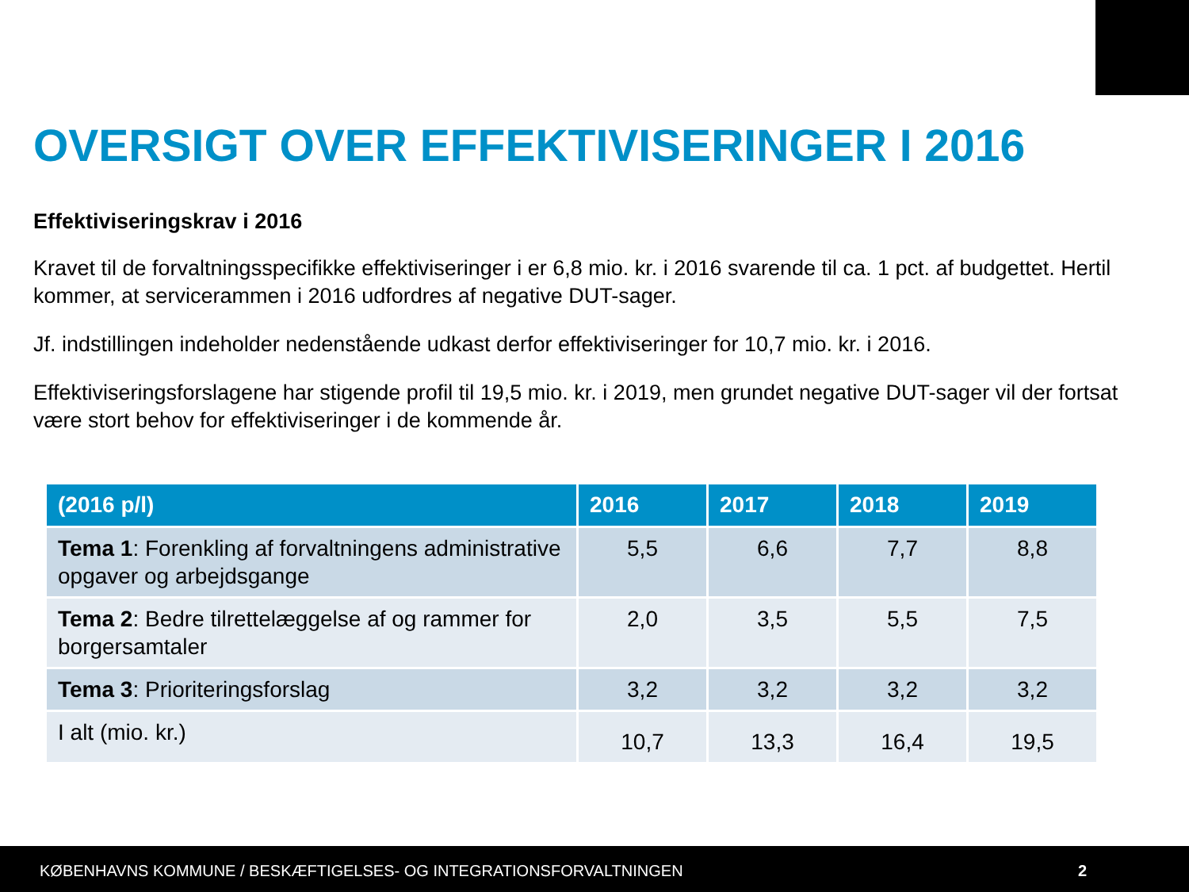OVERSIGT OVER EFFEKTIVISERINGER I 2016
Effektiviseringskrav i 2016
Kravet til de forvaltningsspecifikke effektiviseringer i er 6,8 mio. kr. i 2016 svarende til ca. 1 pct. af budgettet. Hertil kommer, at servicerammen i 2016 udfordres af negative DUT-sager.
Jf. indstillingen indeholder nedenstående udkast derfor effektiviseringer for 10,7 mio. kr. i 2016.
Effektiviseringsforslagene har stigende profil til 19,5 mio. kr. i 2019, men grundet negative DUT-sager vil der fortsat være stort behov for effektiviseringer i de kommende år.
| (2016 p/l) | 2016 | 2017 | 2018 | 2019 |
| --- | --- | --- | --- | --- |
| Tema 1 : Forenkling af forvaltningens administrative opgaver og arbejdsgange | 5,5 | 6,6 | 7,7 | 8,8 |
| Tema 2 : Bedre tilrettelæggelse af og rammer for borgersamtaler | 2,0 | 3,5 | 5,5 | 7,5 |
| Tema 3 : Prioriteringsforslag | 3,2 | 3,2 | 3,2 | 3,2 |
| I alt (mio. kr.) | 10,7 | 13,3 | 16,4 | 19,5 |
KØBENHAVNS KOMMUNE / BESKÆFTIGELSES- OG INTEGRATIONSFORVALTNINGEN 2